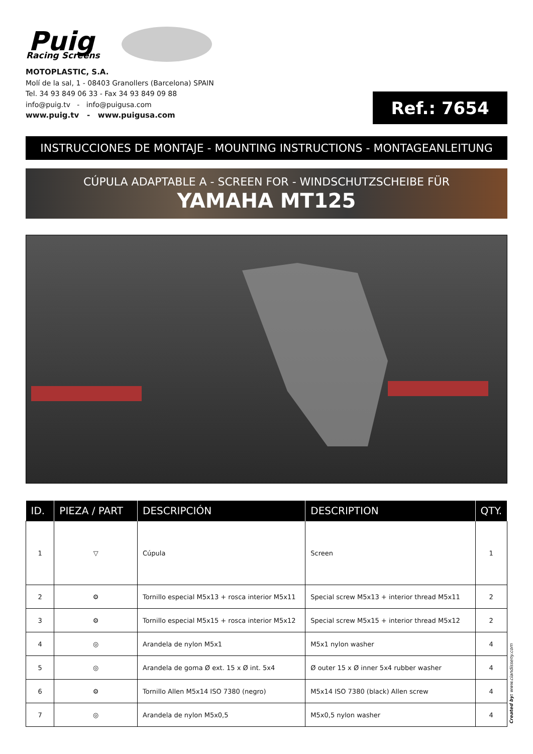Puig
Racing Screens
MOTOPLASTIC, S.A.
Molí de la sal, 1 - 08403 Granollers (Barcelona) SPAIN
Tel. 34 93 849 06 33 - Fax 34 93 849 09 88
info@puig.tv - info@puigusa.com
www.puig.tv - www.puigusa.com
Ref.: 7654
INSTRUCCIONES DE MONTAJE - MOUNTING INSTRUCTIONS - MONTAGEANLEITUNG
CÚPULA ADAPTABLE A - SCREEN FOR - WINDSCHUTZSCHEIBE FÜR
YAMAHA MT125
| ID. | PIEZA / PART | DESCRIPCIÓN | DESCRIPTION | QTY. |
| --- | --- | --- | --- | --- |
| 1 | ▽ | Cúpula | Screen | 1 |
| 2 | ⚙ | Tornillo especial M5x13 + rosca interior M5x11 | Special screw M5x13 + interior thread M5x11 | 2 |
| 3 | ⚙ | Tornillo especial M5x15 + rosca interior M5x12 | Special screw M5x15 + interior thread M5x12 | 2 |
| 4 | ◎ | Arandela de nylon M5x1 | M5x1 nylon washer | 4 |
| 5 | ◎ | Arandela de goma Ø ext. 15 x Ø int. 5x4 | Ø outer 15 x Ø inner 5x4 rubber washer | 4 |
| 6 | ⚙ | Tornillo Allen M5x14 ISO 7380 (negro) | M5x14 ISO 7380 (black) Allen screw | 4 |
| 7 | ◎ | Arandela de nylon M5x0,5 | M5x0,5 nylon washer | 4 |
Created by: www.ciandisseny.com